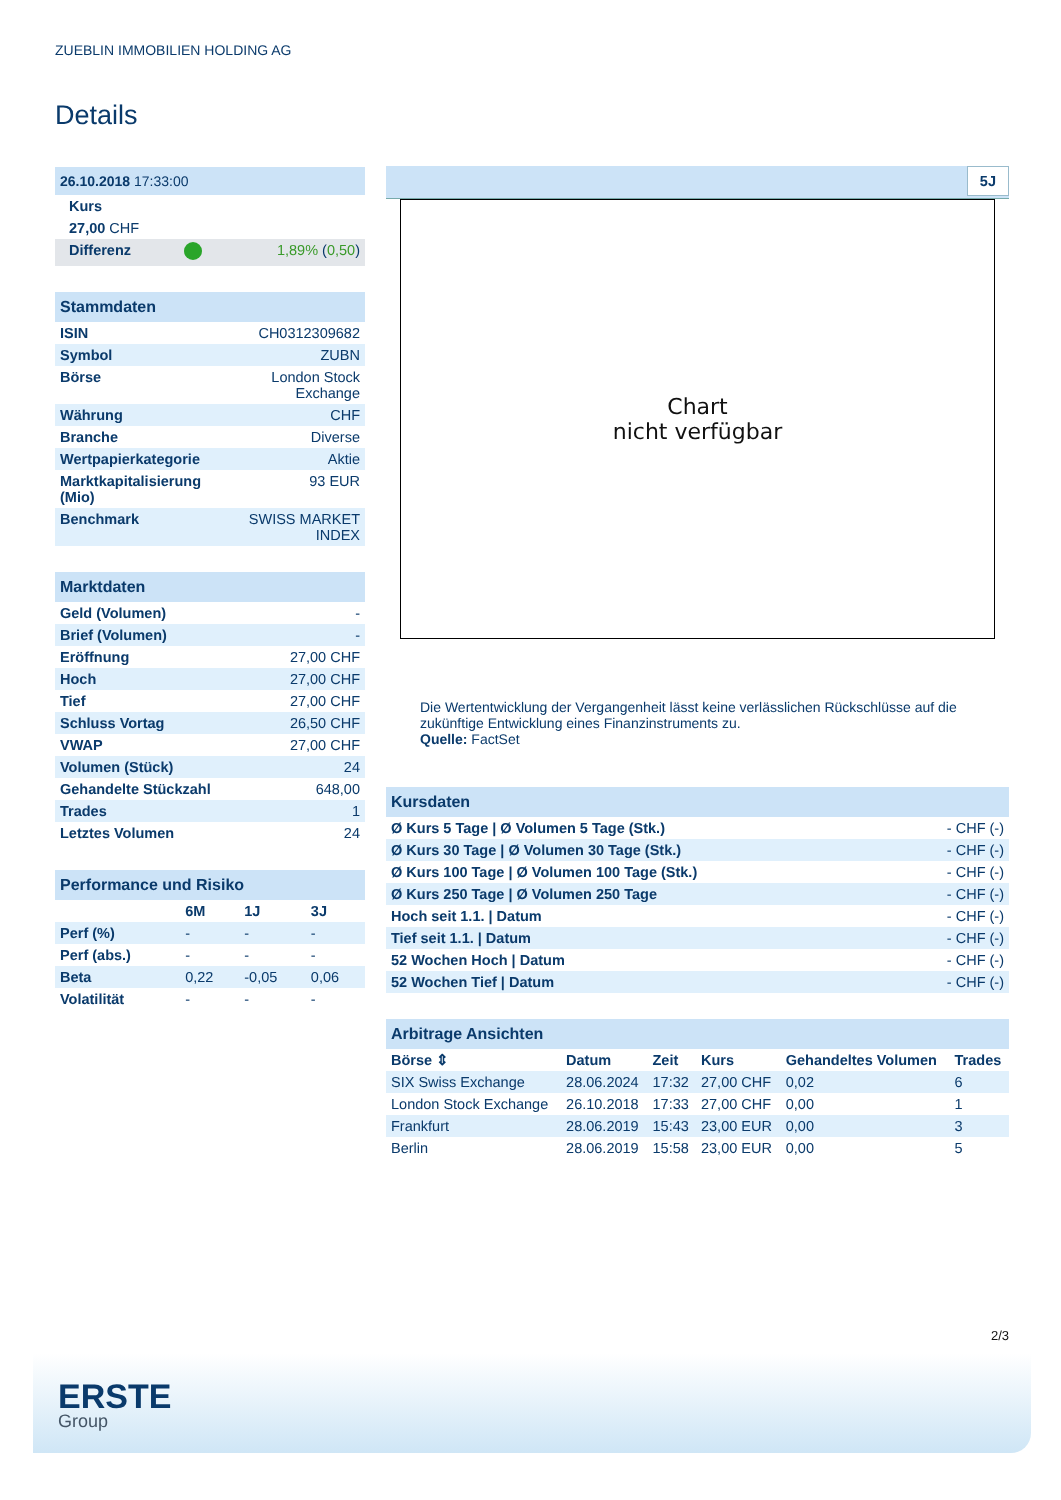ZUEBLIN IMMOBILIEN HOLDING AG
Details
| 26.10.2018 17:33:00 | | |
| Kurs | | |
| 27,00 CHF | | |
| Differenz | | 1,89% ( 0,50 ) |
| Stammdaten | |
| ISIN | CH0312309682 |
| Symbol | ZUBN |
| Börse | London Stock Exchange |
| Währung | CHF |
| Branche | Diverse |
| Wertpapierkategorie | Aktie |
| Marktkapitalisierung (Mio) | 93 EUR |
| Benchmark | SWISS MARKET INDEX |
| Marktdaten | |
| Geld (Volumen) | - |
| Brief (Volumen) | - |
| Eröffnung | 27,00 CHF |
| Hoch | 27,00 CHF |
| Tief | 27,00 CHF |
| Schluss Vortag | 26,50 CHF |
| VWAP | 27,00 CHF |
| Volumen (Stück) | 24 |
| Gehandelte Stückzahl | 648,00 |
| Trades | 1 |
| Letztes Volumen | 24 |
| Performance und Risiko | | | |
| | 6M | 1J | 3J |
| Perf (%) | - | - | - |
| Perf (abs.) | - | - | - |
| Beta | 0,22 | -0,05 | 0,06 |
| Volatilität | - | - | - |
5J
Chart
nicht verfügbar
Die Wertentwicklung der Vergangenheit lässt keine verlässlichen Rückschlüsse auf die zukünftige Entwicklung eines Finanzinstruments zu.
Quelle: FactSet
| Kursdaten | |
| Ø Kurs 5 Tage / Ø Volumen 5 Tage (Stk.) | - CHF (-) |
| Ø Kurs 30 Tage / Ø Volumen 30 Tage (Stk.) | - CHF (-) |
| Ø Kurs 100 Tage / Ø Volumen 100 Tage (Stk.) | - CHF (-) |
| Ø Kurs 250 Tage / Ø Volumen 250 Tage | - CHF (-) |
| Hoch seit 1.1. / Datum | - CHF (-) |
| Tief seit 1.1. / Datum | - CHF (-) |
| 52 Wochen Hoch / Datum | - CHF (-) |
| 52 Wochen Tief / Datum | - CHF (-) |
| Arbitrage Ansichten | | | | | |
| Börse ⇕ | Datum | Zeit | Kurs | Gehandeltes Volumen | Trades |
| SIX Swiss Exchange | 28.06.2024 | 17:32 | 27,00 CHF | 0,02 | 6 |
| London Stock Exchange | 26.10.2018 | 17:33 | 27,00 CHF | 0,00 | 1 |
| Frankfurt | 28.06.2019 | 15:43 | 23,00 EUR | 0,00 | 3 |
| Berlin | 28.06.2019 | 15:58 | 23,00 EUR | 0,00 | 5 |
2/3
ERSTE
Group